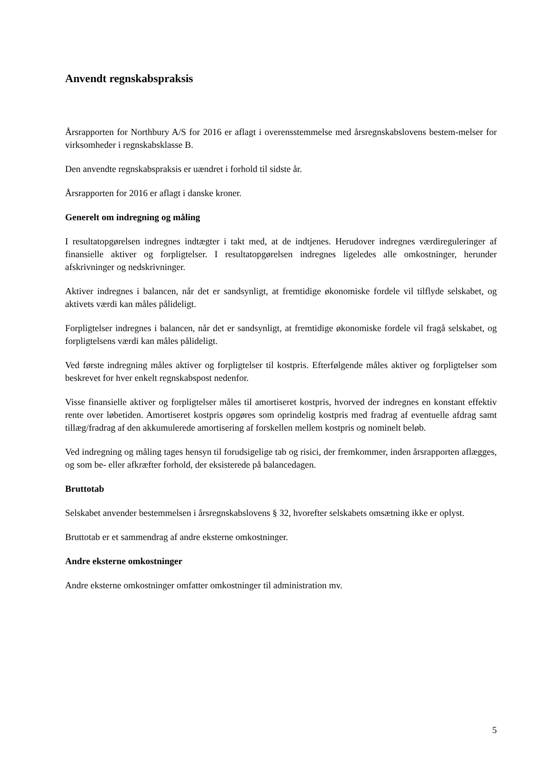Anvendt regnskabspraksis
Årsrapporten for Northbury A/S for 2016 er aflagt i overensstemmelse med årsregnskabslovens bestem-melser for virksomheder i regnskabsklasse B.
Den anvendte regnskabspraksis er uændret i forhold til sidste år.
Årsrapporten for 2016 er aflagt i danske kroner.
Generelt om indregning og måling
I resultatopgørelsen indregnes indtægter i takt med, at de indtjenes. Herudover indregnes værdireguleringer af finansielle aktiver og forpligtelser. I resultatopgørelsen indregnes ligeledes alle omkostninger, herunder afskrivninger og nedskrivninger.
Aktiver indregnes i balancen, når det er sandsynligt, at fremtidige økonomiske fordele vil tilflyde selskabet, og aktivets værdi kan måles pålideligt.
Forpligtelser indregnes i balancen, når det er sandsynligt, at fremtidige økonomiske fordele vil fragå selskabet, og forpligtelsens værdi kan måles pålideligt.
Ved første indregning måles aktiver og forpligtelser til kostpris. Efterfølgende måles aktiver og forpligtelser som beskrevet for hver enkelt regnskabspost nedenfor.
Visse finansielle aktiver og forpligtelser måles til amortiseret kostpris, hvorved der indregnes en konstant effektiv rente over løbetiden. Amortiseret kostpris opgøres som oprindelig kostpris med fradrag af eventuelle afdrag samt tillæg/fradrag af den akkumulerede amortisering af forskellen mellem kostpris og nominelt beløb.
Ved indregning og måling tages hensyn til forudsigelige tab og risici, der fremkommer, inden årsrapporten aflægges, og som be- eller afkræfter forhold, der eksisterede på balancedagen.
Bruttotab
Selskabet anvender bestemmelsen i årsregnskabslovens § 32, hvorefter selskabets omsætning ikke er oplyst.
Bruttotab er et sammendrag af andre eksterne omkostninger.
Andre eksterne omkostninger
Andre eksterne omkostninger omfatter omkostninger til administration mv.
5